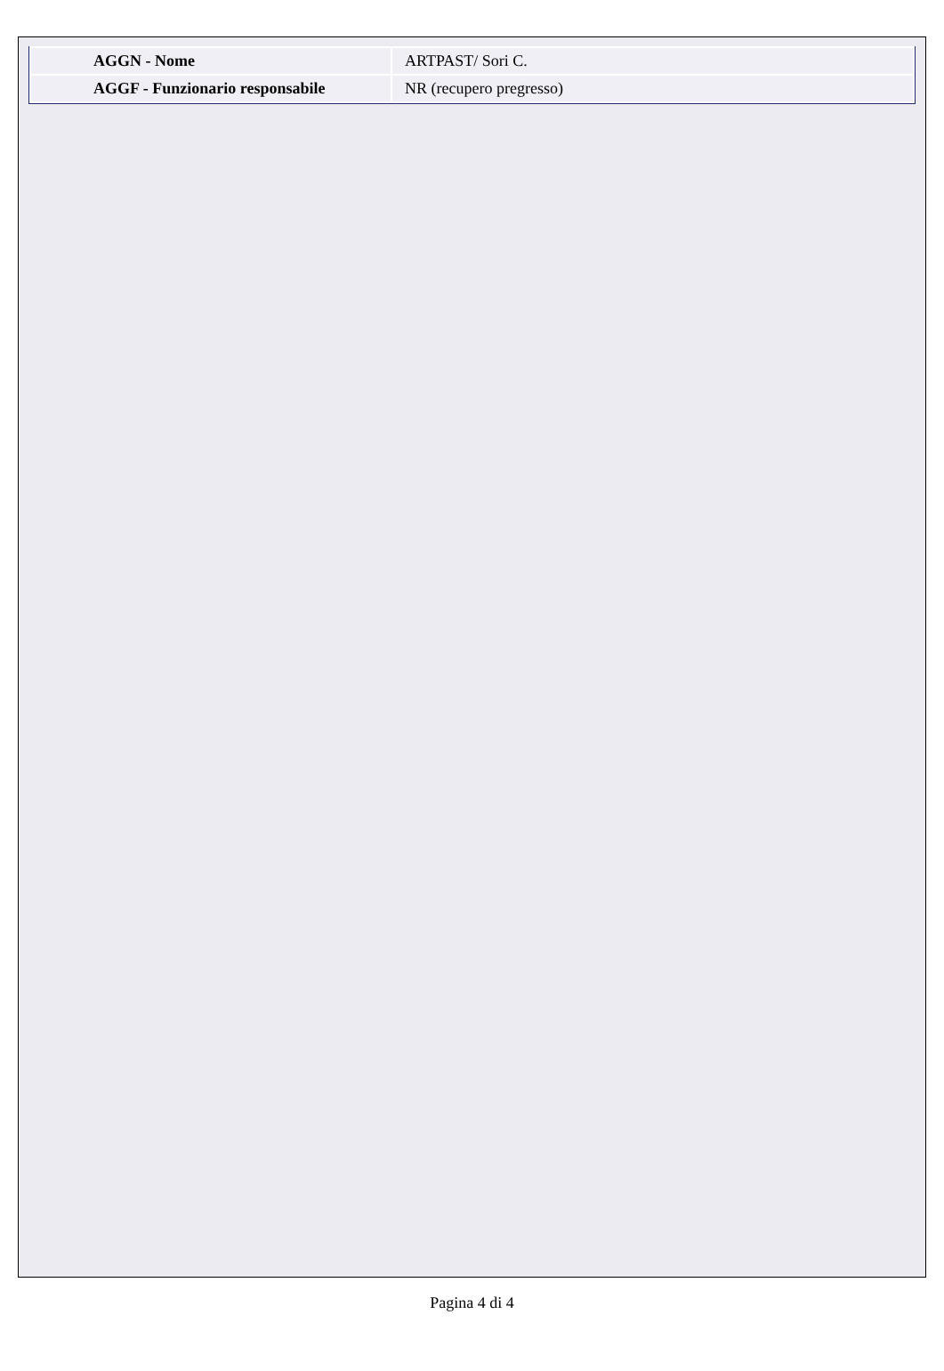| AGGN - Nome | ARTPAST/ Sori C. |
| AGGF - Funzionario responsabile | NR (recupero pregresso) |
Pagina 4 di 4